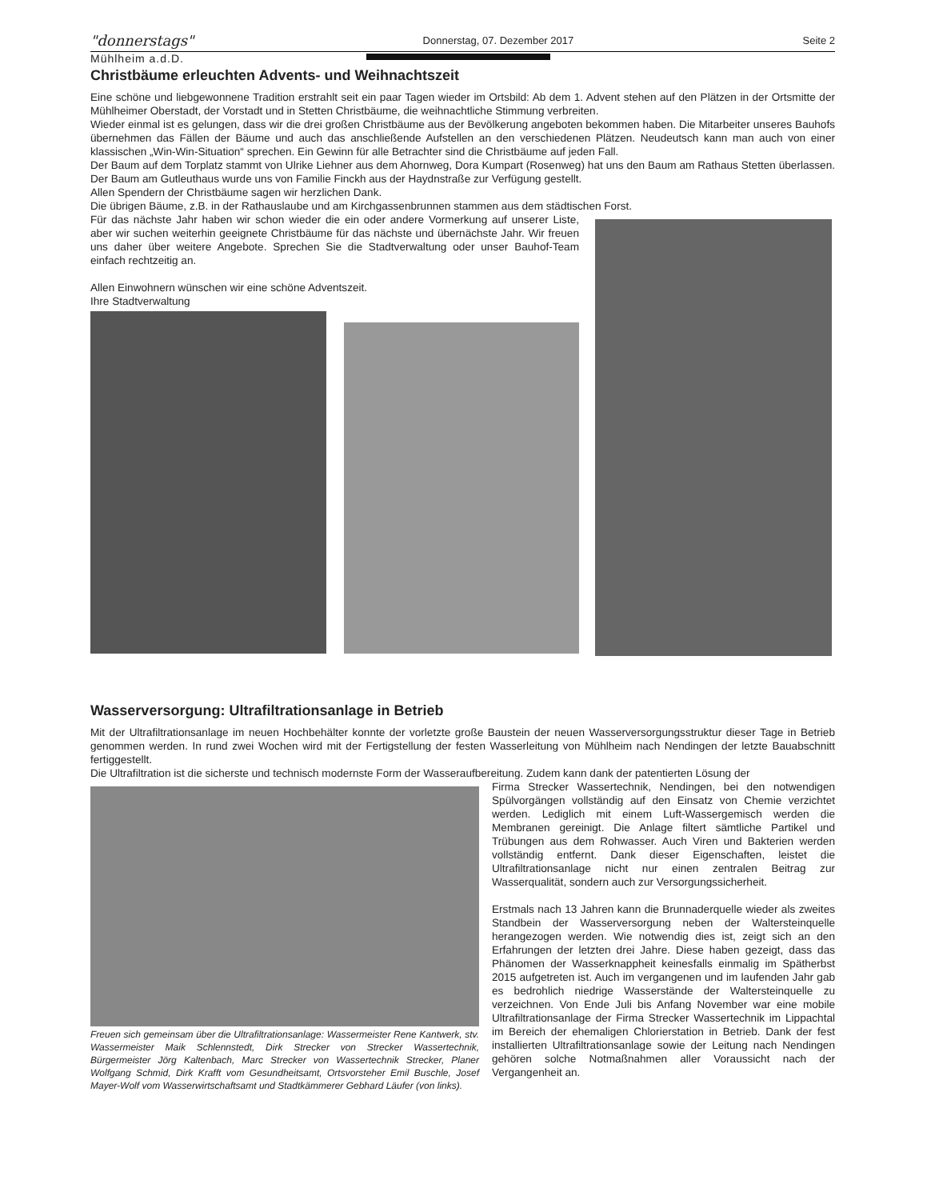"donnerstags" Donnerstag, 07. Dezember 2017 Seite 2
Mühlheim a.d.D.
Christbäume erleuchten Advents- und Weihnachtszeit
Eine schöne und liebgewonnene Tradition erstrahlt seit ein paar Tagen wieder im Ortsbild: Ab dem 1. Advent stehen auf den Plätzen in der Ortsmitte der Mühlheimer Oberstadt, der Vorstadt und in Stetten Christbäume, die weihnachtliche Stimmung verbreiten.
Wieder einmal ist es gelungen, dass wir die drei großen Christbäume aus der Bevölkerung angeboten bekommen haben. Die Mitarbeiter unseres Bauhofs übernehmen das Fällen der Bäume und auch das anschließende Aufstellen an den verschiedenen Plätzen. Neudeutsch kann man auch von einer klassischen „Win-Win-Situation“ sprechen. Ein Gewinn für alle Betrachter sind die Christbäume auf jeden Fall.
Der Baum auf dem Torplatz stammt von Ulrike Liehner aus dem Ahornweg, Dora Kumpart (Rosenweg) hat uns den Baum am Rathaus Stetten überlassen. Der Baum am Gutleuthaus wurde uns von Familie Finckh aus der Haydnstraße zur Verfügung gestellt.
Allen Spendern der Christbäume sagen wir herzlichen Dank.
Die übrigen Bäume, z.B. in der Rathauslaube und am Kirchgassenbrunnen stammen aus dem städtischen Forst.
Für das nächste Jahr haben wir schon wieder die ein oder andere Vormerkung auf unserer Liste, aber wir suchen weiterhin geeignete Christbäume für das nächste und übernächste Jahr. Wir freuen uns daher über weitere Angebote. Sprechen Sie die Stadtverwaltung oder unser Bauhof-Team einfach rechtzeitig an.
Allen Einwohnern wünschen wir eine schöne Adventszeit.
Ihre Stadtverwaltung
Wasserversorgung: Ultrafiltrationsanlage in Betrieb
Mit der Ultrafiltrationsanlage im neuen Hochbehälter konnte der vorletzte große Baustein der neuen Wasserversorgungsstruktur dieser Tage in Betrieb genommen werden. In rund zwei Wochen wird mit der Fertigstellung der festen Wasserleitung von Mühlheim nach Nendingen der letzte Bauabschnitt fertiggestellt.
Die Ultrafiltration ist die sicherste und technisch modernste Form der Wasseraufbereitung. Zudem kann dank der patentierten Lösung der
Freuen sich gemeinsam über die Ultrafiltrationsanlage: Wassermeister Rene Kantwerk, stv. Wassermeister Maik Schlennstedt, Dirk Strecker von Strecker Wassertechnik, Bürgermeister Jörg Kaltenbach, Marc Strecker von Wassertechnik Strecker, Planer Wolfgang Schmid, Dirk Krafft vom Gesundheitsamt, Ortsvorsteher Emil Buschle, Josef Mayer-Wolf vom Wasserwirtschaftsamt und Stadtkämmerer Gebhard Läufer (von links).
Firma Strecker Wassertechnik, Nendingen, bei den notwendigen Spülvorgängen vollständig auf den Einsatz von Chemie verzichtet werden. Lediglich mit einem Luft-Wassergemisch werden die Membranen gereinigt. Die Anlage filtert sämtliche Partikel und Trübungen aus dem Rohwasser. Auch Viren und Bakterien werden vollständig entfernt. Dank dieser Eigenschaften, leistet die Ultrafiltrationsanlage nicht nur einen zentralen Beitrag zur Wasserqualität, sondern auch zur Versorgungssicherheit.
Erstmals nach 13 Jahren kann die Brunnaderquelle wieder als zweites Standbein der Wasserversorgung neben der Waltersteinquelle herangezogen werden. Wie notwendig dies ist, zeigt sich an den Erfahrungen der letzten drei Jahre. Diese haben gezeigt, dass das Phänomen der Wasserknappheit keinesfalls einmalig im Spätherbst 2015 aufgetreten ist. Auch im vergangenen und im laufenden Jahr gab es bedrohlich niedrige Wasserstände der Waltersteinquelle zu verzeichnen. Von Ende Juli bis Anfang November war eine mobile Ultrafiltrationsanlage der Firma Strecker Wassertechnik im Lippachtal im Bereich der ehemaligen Chlorierstation in Betrieb. Dank der fest installierten Ultrafiltrationsanlage sowie der Leitung nach Nendingen gehören solche Notmaßnahmen aller Voraussicht nach der Vergangenheit an.